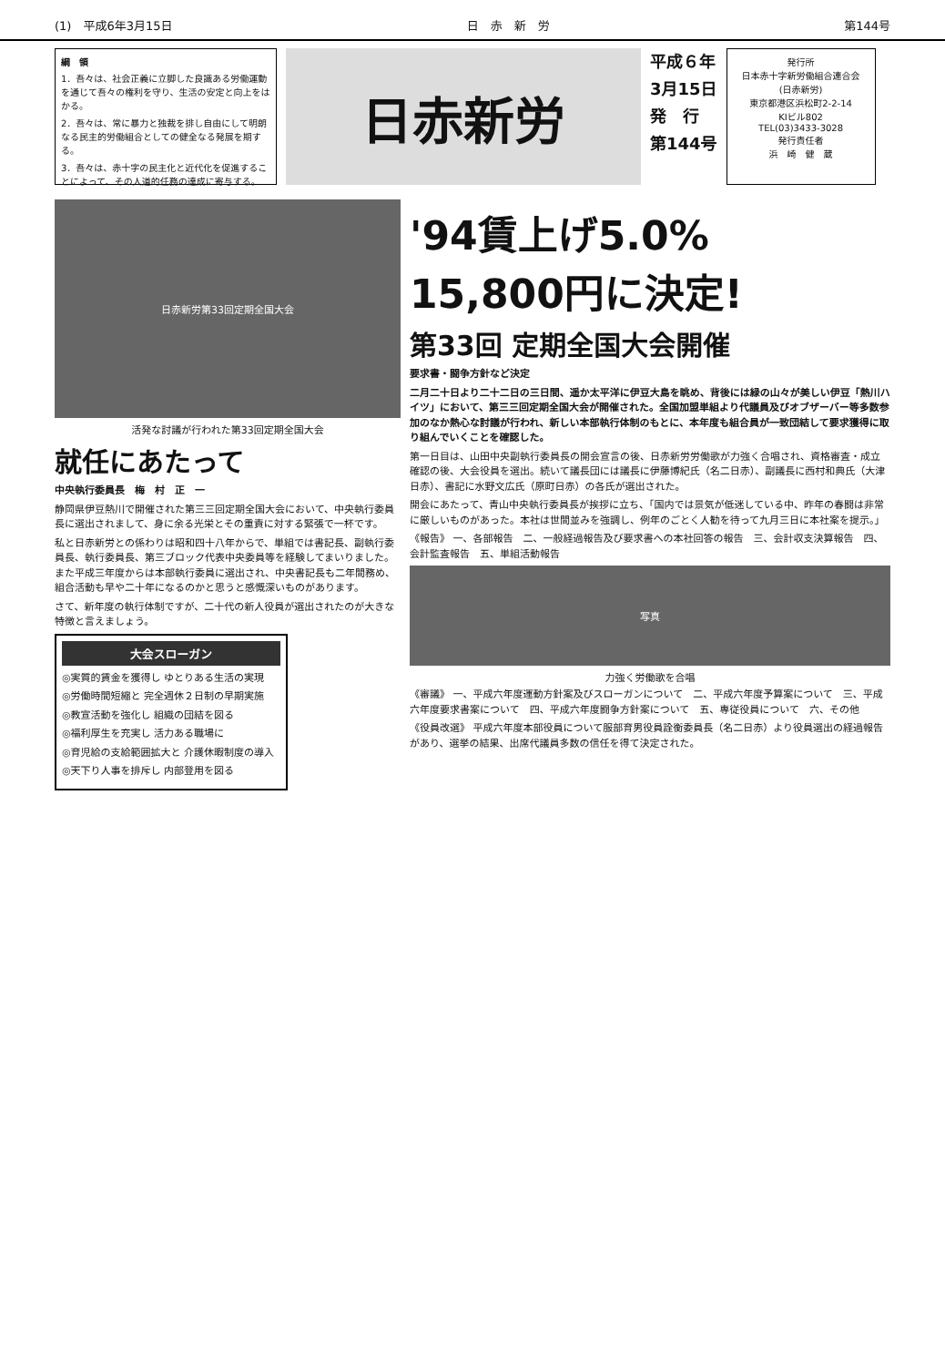(1)　平成6年3月15日 日　赤　新　労 第144号
綱　領
1．吾々は、社会正義に立脚した良識ある労働運動を通じて吾々の権利を守り、生活の安定と向上をはかる。
2．吾々は、常に暴力と独裁を排し自由にして明朗なる民主的労働組合としての健全なる発展を期する。
3．吾々は、赤十字の民主化と近代化を促進することによって、その人道的任務の達成に寄与する。
日赤新労
平成６年
3月15日
発　行
第144号
発行所
日本赤十字新労働組合連合会
(日赤新労)
東京都港区浜松町2-2-14
KIビル802
TEL(03)3433-3028
発行責任者
浜　崎　健　蔵
日赤新労第33回定期全国大会
活発な討議が行われた第33回定期全国大会
就任にあたって
中央執行委員長　梅　村　正　一
静岡県伊豆熱川で開催された第三三回定期全国大会において、中央執行委員長に選出されまして、身に余る光栄とその重責に対する緊張で一杯です。
私と日赤新労との係わりは昭和四十八年からで、単組では書記長、副執行委員長、執行委員長、第三ブロック代表中央委員等を経験してまいりました。また平成三年度からは本部執行委員に選出され、中央書記長も二年間務め、組合活動も早や二十年になるのかと思うと感慨深いものがあります。
さて、新年度の執行体制ですが、二十代の新人役員が選出されたのが大きな特徴と言えましょう。
大会スローガン
◎実質的賃金を獲得し ゆとりある生活の実現
◎労働時間短縮と 完全週休２日制の早期実施
◎教宣活動を強化し 組織の団結を図る
◎福利厚生を充実し 活力ある職場に
◎育児給の支給範囲拡大と 介護休暇制度の導入
◎天下り人事を排斥し 内部登用を図る
'94賃上げ5.0%
15,800円に決定!
第33回 定期全国大会開催
要求書・闘争方針など決定
二月二十日より二十二日の三日間、遥か太平洋に伊豆大島を眺め、背後には緑の山々が美しい伊豆「熱川ハイツ」において、第三三回定期全国大会が開催された。全国加盟単組より代議員及びオブザーバー等多数参加のなか熱心な討議が行われ、新しい本部執行体制のもとに、本年度も組合員が一致団結して要求獲得に取り組んでいくことを確認した。
第一日目は、山田中央副執行委員長の開会宣言の後、日赤新労労働歌が力強く合唱され、資格審査・成立確認の後、大会役員を選出。続いて議長団には議長に伊藤博紀氏（名二日赤）、副議長に西村和典氏（大津日赤）、書記に水野文広氏（原町日赤）の各氏が選出された。
開会にあたって、青山中央執行委員長が挨拶に立ち、「国内では景気が低迷している中、昨年の春闘は非常に厳しいものがあった。本社は世間並みを強調し、例年のごとく人勧を待って九月三日に本社案を提示。」
《報告》 一、各部報告　二、一般経過報告及び要求書への本社回答の報告　三、会計収支決算報告　四、会計監査報告　五、単組活動報告
写真
力強く労働歌を合唱
《審議》 一、平成六年度運動方針案及びスローガンについて　二、平成六年度予算案について　三、平成六年度要求書案について　四、平成六年度闘争方針案について　五、専従役員について　六、その他
《役員改選》 平成六年度本部役員について服部育男役員詮衡委員長（名二日赤）より役員選出の経過報告があり、選挙の結果、出席代議員多数の信任を得て決定された。